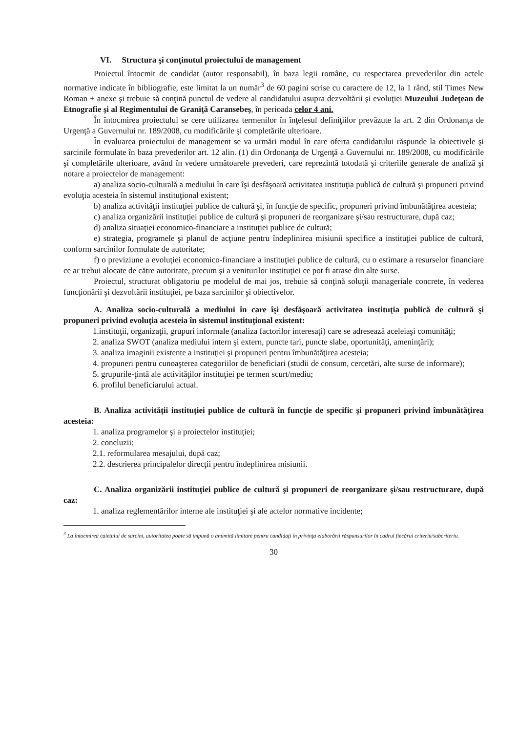VI. Structura şi conţinutul proiectului de management
Proiectul întocmit de candidat (autor responsabil), în baza legii române, cu respectarea prevederilor din actele normative indicate în bibliografie, este limitat la un număr<sup>3</sup> de 60 pagini scrise cu caractere de 12, la 1 rând, stil Times New Roman + anexe şi trebuie să conţină punctul de vedere al candidatului asupra dezvoltării şi evoluţiei Muzeului Judeţean de Etnografie şi al Regimentului de Graniţă Caransebeş, în perioada celor 4 ani.
În întocmirea proiectului se cere utilizarea termenilor în înţelesul definiţiilor prevăzute la art. 2 din Ordonanţa de Urgenţă a Guvernului nr. 189/2008, cu modificările şi completările ulterioare.
În evaluarea proiectului de management se va urmări modul în care oferta candidatului răspunde la obiectivele şi sarcinile formulate în baza prevederilor art. 12 alin. (1) din Ordonanţa de Urgenţă a Guvernului nr. 189/2008, cu modificările şi completările ulterioare, având în vedere următoarele prevederi, care reprezintă totodată şi criteriile generale de analiză şi notare a proiectelor de management:
a) analiza socio-culturală a mediului în care îşi desfăşoară activitatea instituţia publică de cultură şi propuneri privind evoluţia acesteia în sistemul instituţional existent;
b) analiza activităţii instituţiei publice de cultură şi, în funcţie de specific, propuneri privind îmbunătăţirea acesteia;
c) analiza organizării instituţiei publice de cultură şi propuneri de reorganizare şi/sau restructurare, după caz;
d) analiza situaţiei economico-financiare a instituţiei publice de cultură;
e) strategia, programele şi planul de acţiune pentru îndeplinirea misiunii specifice a instituţiei publice de cultură, conform sarcinilor formulate de autoritate;
f) o previziune a evoluţiei economico-financiare a instituţiei publice de cultură, cu o estimare a resurselor financiare ce ar trebui alocate de către autoritate, precum şi a veniturilor instituţiei ce pot fi atrase din alte surse.
Proiectul, structurat obligatoriu pe modelul de mai jos, trebuie să conţină soluţii manageriale concrete, în vederea funcţionării şi dezvoltării instituţiei, pe baza sarcinilor şi obiectivelor.
A. Analiza socio-culturală a mediului în care îşi desfăşoară activitatea instituţia publică de cultură şi propuneri privind evoluţia acesteia în sistemul instituţional existent:
1.instituţii, organizaţii, grupuri informale (analiza factorilor interesaţi) care se adresează aceleiaşi comunităţi;
2. analiza SWOT (analiza mediului intern şi extern, puncte tari, puncte slabe, oportunităţi, ameninţări);
3. analiza imaginii existente a instituţiei şi propuneri pentru îmbunătăţirea acesteia;
4. propuneri pentru cunoaşterea categoriilor de beneficiari (studii de consum, cercetări, alte surse de informare);
5. grupurile-ţintă ale activităţilor instituţiei pe termen scurt/mediu;
6. profilul beneficiarului actual.
B. Analiza activităţii instituţiei publice de cultură în funcţie de specific şi propuneri privind îmbunătăţirea acesteia:
1. analiza programelor şi a proiectelor instituţiei;
2. concluzii:
2.1. reformularea mesajului, după caz;
2.2. descrierea principalelor direcţii pentru îndeplinirea misiunii.
C. Analiza organizării instituţiei publice de cultură şi propuneri de reorganizare şi/sau restructurare, după caz:
1. analiza reglementărilor interne ale instituţiei şi ale actelor normative incidente;
<sup>3</sup> La întocmirea caietului de sarcini, autoritatea poate să impună o anumită limitare pentru candidaţi în privinţa elaborării răspunsurilor în cadrul fiecărui criteriu/subcriteriu.
30